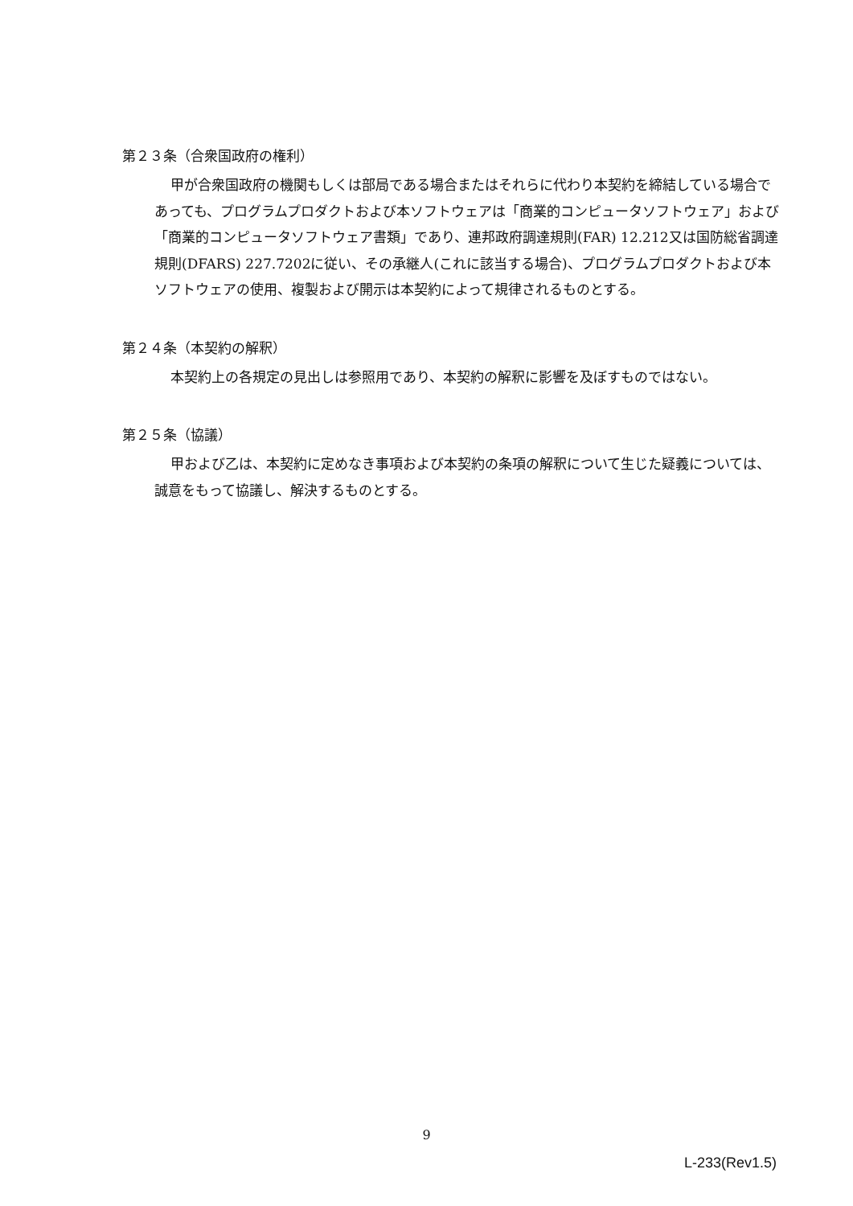第２３条（合衆国政府の権利）
甲が合衆国政府の機関もしくは部局である場合またはそれらに代わり本契約を締結している場合であっても、プログラムプロダクトおよび本ソフトウェアは「商業的コンピュータソフトウェア」および「商業的コンピュータソフトウェア書類」であり、連邦政府調達規則(FAR) 12.212又は国防総省調達規則(DFARS) 227.7202に従い、その承継人(これに該当する場合)、プログラムプロダクトおよび本ソフトウェアの使用、複製および開示は本契約によって規律されるものとする。
第２４条（本契約の解釈）
本契約上の各規定の見出しは参照用であり、本契約の解釈に影響を及ぼすものではない。
第２５条（協議）
甲および乙は、本契約に定めなき事項および本契約の条項の解釈について生じた疑義については、誠意をもって協議し、解決するものとする。
9
L-233(Rev1.5)